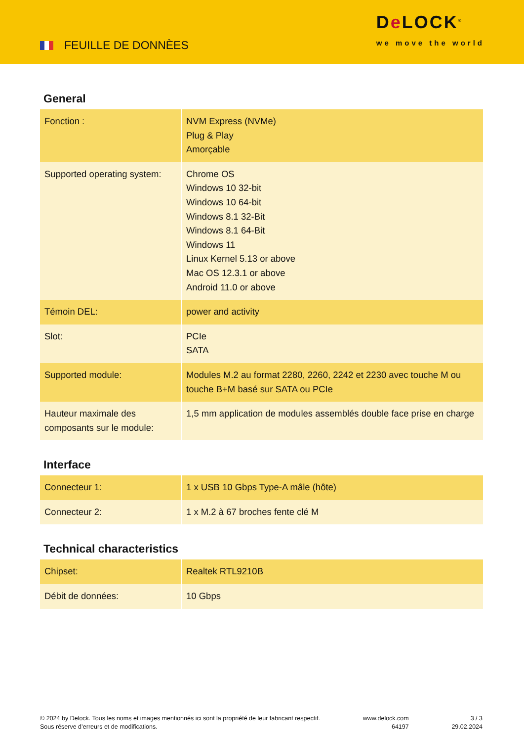FEUILLE DE DONNÈES
De LOCK<sup>®</sup>
we move the world
General
| Fonction : | NVM Express (NVMe) Plug & Play Amorçable |
| Supported operating system: | Chrome OS Windows 10 32-bit Windows 10 64-bit Windows 8.1 32-Bit Windows 8.1 64-Bit Windows 11 Linux Kernel 5.13 or above Mac OS 12.3.1 or above Android 11.0 or above |
| Témoin DEL: | power and activity |
| Slot: | PCIe SATA |
| Supported module: | Modules M.2 au format 2280, 2260, 2242 et 2230 avec touche M ou touche B+M basé sur SATA ou PCIe |
| Hauteur maximale des composants sur le module: | 1,5 mm application de modules assemblés double face prise en charge |
Interface
| Connecteur 1: | 1 x USB 10 Gbps Type-A mâle (hôte) |
| Connecteur 2: | 1 x M.2 à 67 broches fente clé M |
Technical characteristics
| Chipset: | Realtek RTL9210B |
| Débit de données: | 10 Gbps |
© 2024 by Delock. Tous les noms et images mentionnés ici sont la propriété de leur fabricant respectif.
Sous réserve d’erreurs et de modifications.
www.delock.com
64197
3 / 3
29.02.2024